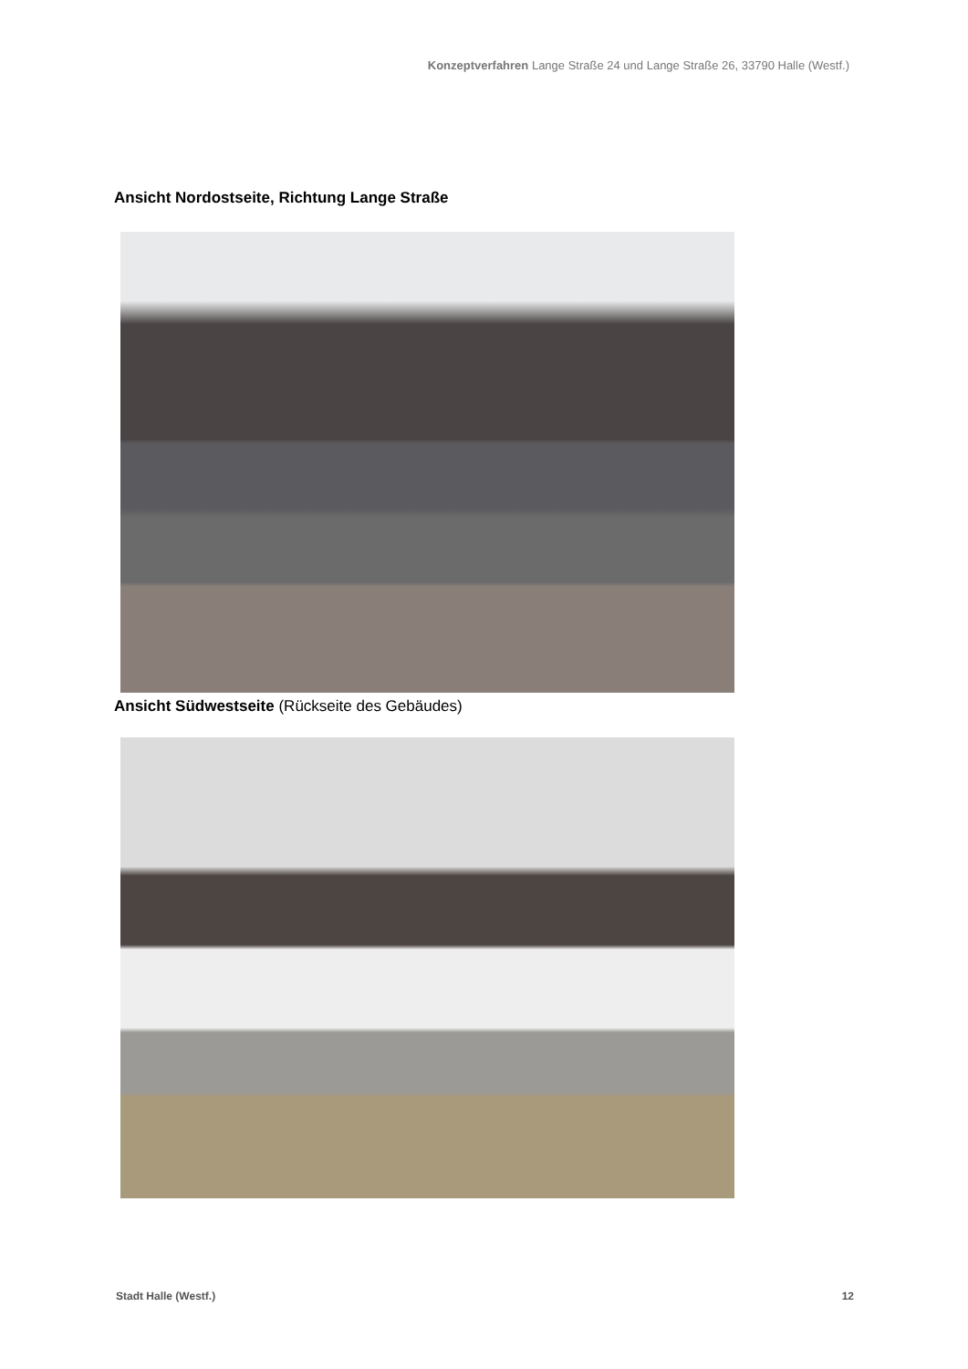Konzeptverfahren Lange Straße 24 und Lange Straße 26, 33790 Halle (Westf.)
Ansicht Nordostseite, Richtung Lange Straße
Ansicht Südwestseite (Rückseite des Gebäudes)
Stadt Halle (Westf.) 12